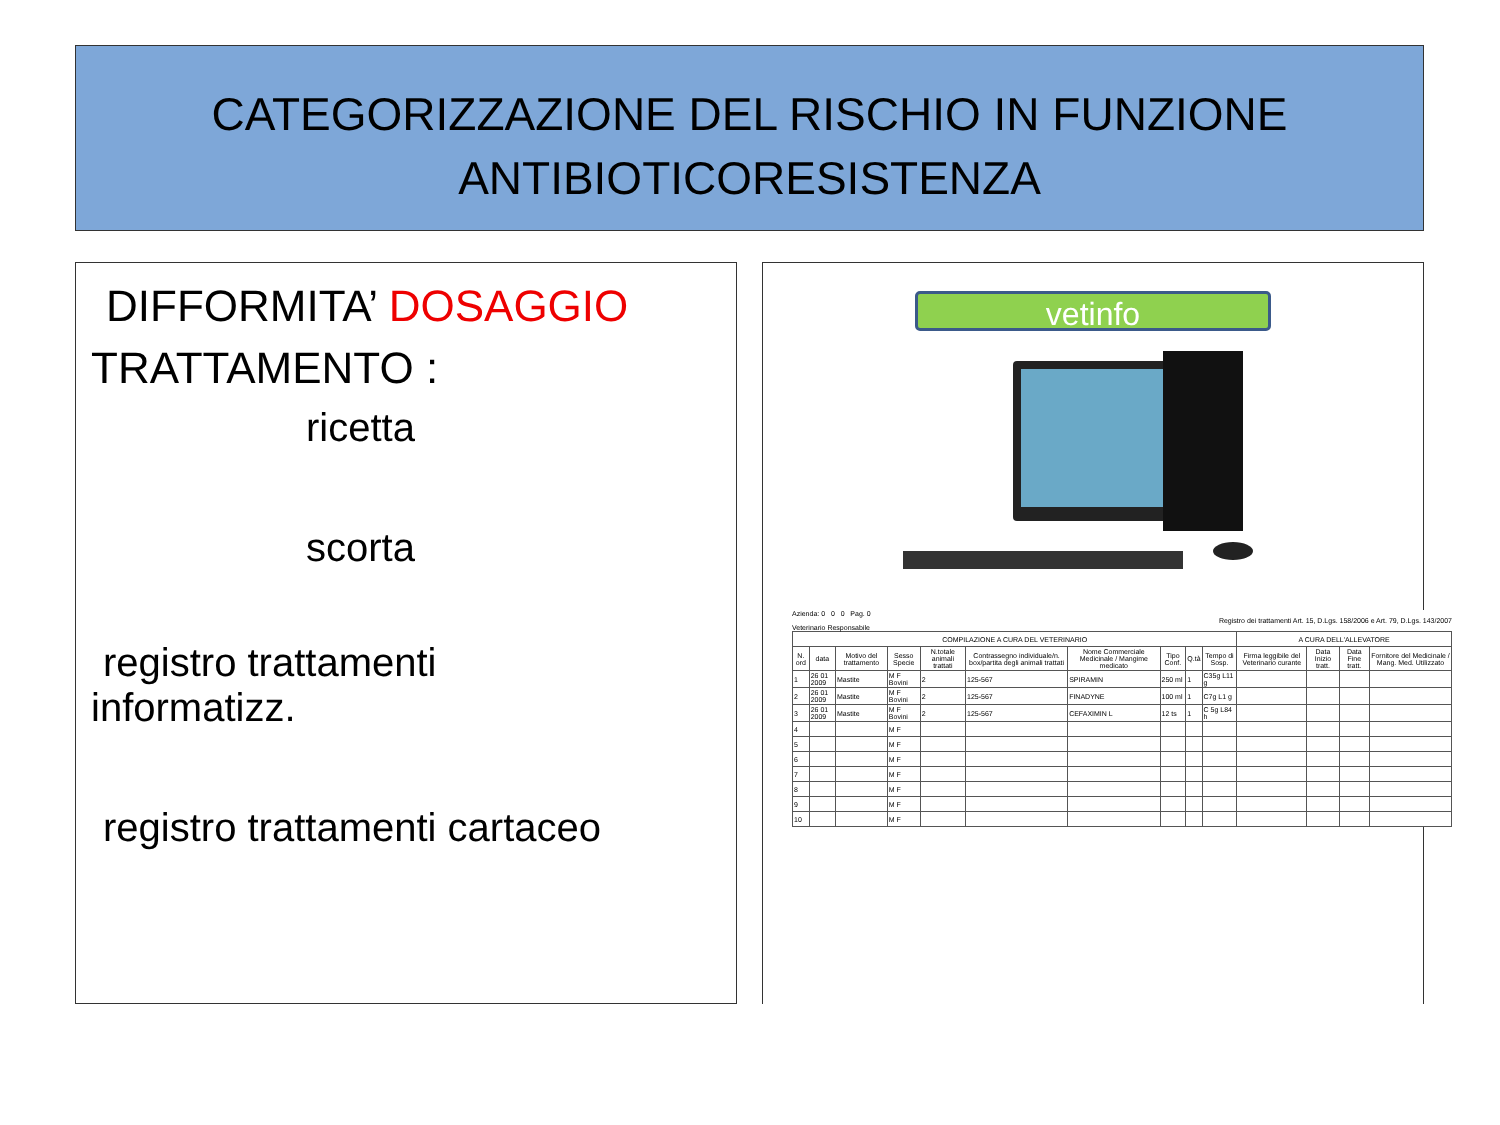CATEGORIZZAZIONE DEL RISCHIO IN FUNZIONE
ANTIBIOTICORESISTENZA
DIFFORMITA’ DOSAGGIO
TRATTAMENTO :
ricetta
scorta
registro trattamenti
informatizz.
registro trattamenti cartaceo
vetinfo
Azienda: 0 0 0 Pag. 0
Registro dei trattamenti Art. 15, D.Lgs. 158/2006 e Art. 79, D.Lgs. 143/2007
Veterinario Responsabile
| COMPILAZIONE A CURA DEL VETERINARIO | | | | | | | | | | A CURA DELL'ALLEVATORE | | | |
| --- | --- | --- | --- | --- | --- | --- | --- | --- | --- | --- | --- | --- | --- |
| N. ord | data | Motivo del trattamento | Sesso Specie | N.totale animali trattati | Contrassegno individuale/n. box/partita degli animali trattati | Nome Commerciale Medicinale / Mangime medicato | Tipo Conf. | Q.tà | Tempo di Sosp. | Firma leggibile del Veterinario curante | Data Inizio tratt. | Data Fine tratt. | Fornitore del Medicinale / Mang. Med. Utilizzato |
| 1 | 26 01 2009 | Mastite | M F Bovini | 2 | 125-567 | SPIRAMIN | 250 ml | 1 | C35g L11 g | | | | |
| 2 | 26 01 2009 | Mastite | M F Bovini | 2 | 125-567 | FINADYNE | 100 ml | 1 | C7g L1 g | | | | |
| 3 | 26 01 2009 | Mastite | M F Bovini | 2 | 125-567 | CEFAXIMIN L | 12 ts | 1 | C 5g L84 h | | | | |
| 4 | | | M F | | | | | | | | | | |
| 5 | | | M F | | | | | | | | | | |
| 6 | | | M F | | | | | | | | | | |
| 7 | | | M F | | | | | | | | | | |
| 8 | | | M F | | | | | | | | | | |
| 9 | | | M F | | | | | | | | | | |
| 10 | | | M F | | | | | | | | | | |